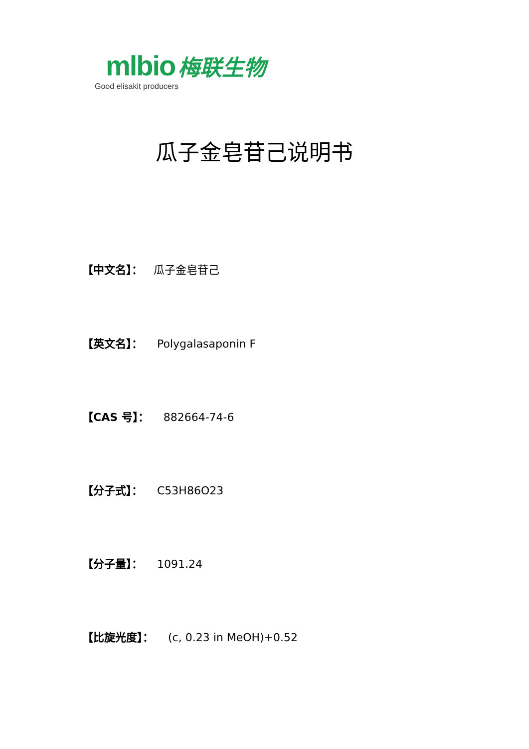mlbio 梅联生物
Good elisakit producers
瓜子金皂苷己说明书
【中文名】： 瓜子金皂苷己
【英文名】： Polygalasaponin F
【CAS 号】： 882664-74-6
【分子式】： C53H86O23
【分子量】： 1091.24
【比旋光度】： (c, 0.23 in MeOH)+0.52